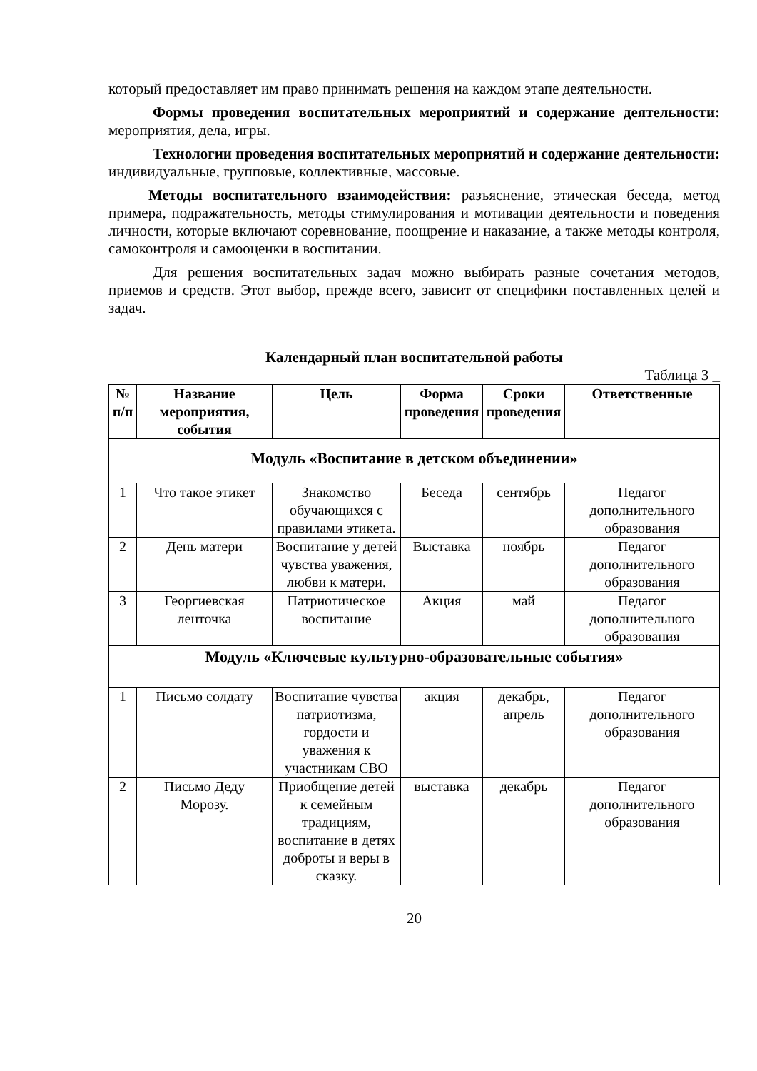который предоставляет им право принимать решения на каждом этапе деятельности.
Формы проведения воспитательных мероприятий и содержание деятельности: мероприятия, дела, игры.
Технологии проведения воспитательных мероприятий и содержание деятельности: индивидуальные, групповые, коллективные, массовые.
Методы воспитательного взаимодействия: разъяснение, этическая беседа, метод примера, подражательность, методы стимулирования и мотивации деятельности и поведения личности, которые включают соревнование, поощрение и наказание, а также методы контроля, самоконтроля и самооценки в воспитании.
Для решения воспитательных задач можно выбирать разные сочетания методов, приемов и средств. Этот выбор, прежде всего, зависит от специфики поставленных целей и задач.
Календарный план воспитательной работы
Таблица 3 _
| № п/п | Название мероприятия, события | Цель | Форма проведения | Сроки проведения | Ответственные |
| --- | --- | --- | --- | --- | --- |
| Модуль «Воспитание в детском объединении» | | | | | |
| 1 | Что такое этикет | Знакомство обучающихся с правилами этикета. | Беседа | сентябрь | Педагог дополнительного образования |
| 2 | День матери | Воспитание у детей чувства уважения, любви к матери. | Выставка | ноябрь | Педагог дополнительного образования |
| 3 | Георгиевская ленточка | Патриотическое воспитание | Акция | май | Педагог дополнительного образования |
| Модуль «Ключевые культурно-образовательные события» | | | | | |
| 1 | Письмо солдату | Воспитание чувства патриотизма, гордости и уважения к участникам СВО | акция | декабрь, апрель | Педагог дополнительного образования |
| 2 | Письмо Деду Морозу. | Приобщение детей к семейным традициям, воспитание в детях доброты и веры в сказку. | выставка | декабрь | Педагог дополнительного образования |
20